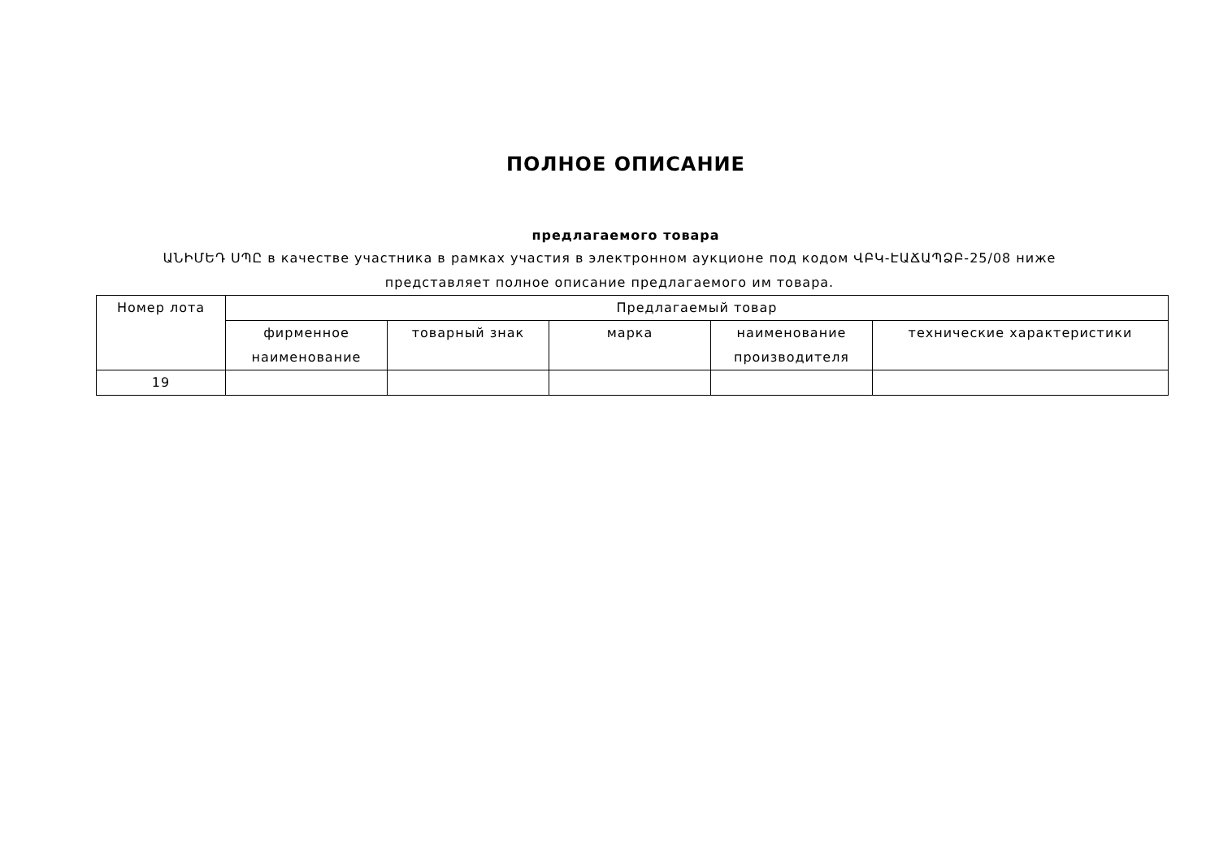ПОЛНОЕ ОПИСАНИЕ
предлагаемого товара
ԱՆԻՄԵԴ ՍՊԸ в качестве участника в рамках участия в электронном аукционе под кодом ՎԲԿ-ԷԱՃԱՊՁԲ-25/08 ниже представляет полное описание предлагаемого им товара.
| Номер лота | Предлагаемый товар | | | | |
| --- | --- | --- | --- | --- | --- |
| | фирменное наименование | товарный знак | марка | наименование производителя | технические характеристики |
| 19 | | | | | |